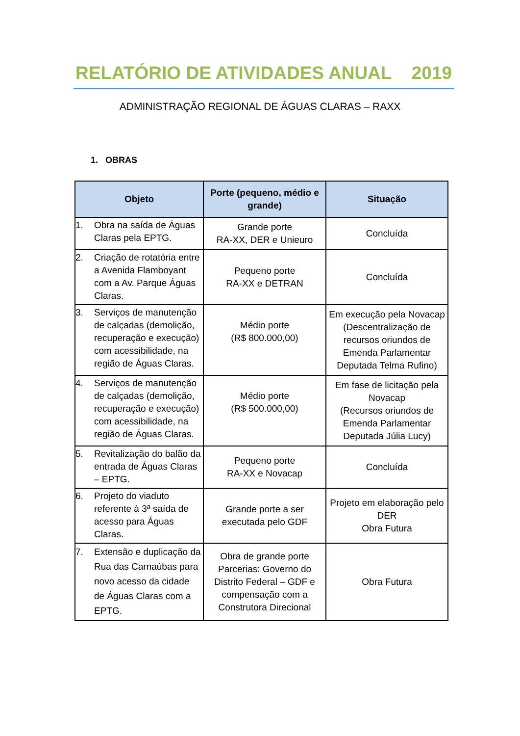RELATÓRIO DE ATIVIDADES ANUAL 2019
ADMINISTRAÇÃO REGIONAL DE ÁGUAS CLARAS – RAXX
1. OBRAS
| Objeto | Porte (pequeno, médio e grande) | Situação |
| --- | --- | --- |
| 1. Obra na saída de Águas Claras pela EPTG. | Grande porte RA-XX, DER e Unieuro | Concluída |
| 2. Criação de rotatória entre a Avenida Flamboyant com a Av. Parque Águas Claras. | Pequeno porte RA-XX e DETRAN | Concluída |
| 3. Serviços de manutenção de calçadas (demolição, recuperação e execução) com acessibilidade, na região de Águas Claras. | Médio porte (R$ 800.000,00) | Em execução pela Novacap (Descentralização de recursos oriundos de Emenda Parlamentar Deputada Telma Rufino) |
| 4. Serviços de manutenção de calçadas (demolição, recuperação e execução) com acessibilidade, na região de Águas Claras. | Médio porte (R$ 500.000,00) | Em fase de licitação pela Novacap (Recursos oriundos de Emenda Parlamentar Deputada Júlia Lucy) |
| 5. Revitalização do balão da entrada de Águas Claras – EPTG. | Pequeno porte RA-XX e Novacap | Concluída |
| 6. Projeto do viaduto referente à 3ª saída de acesso para Águas Claras. | Grande porte a ser executada pelo GDF | Projeto em elaboração pelo DER Obra Futura |
| 7. Extensão e duplicação da Rua das Carnaúbas para novo acesso da cidade de Águas Claras com a EPTG. | Obra de grande porte Parcerias: Governo do Distrito Federal – GDF e compensação com a Construtora Direcional | Obra Futura |